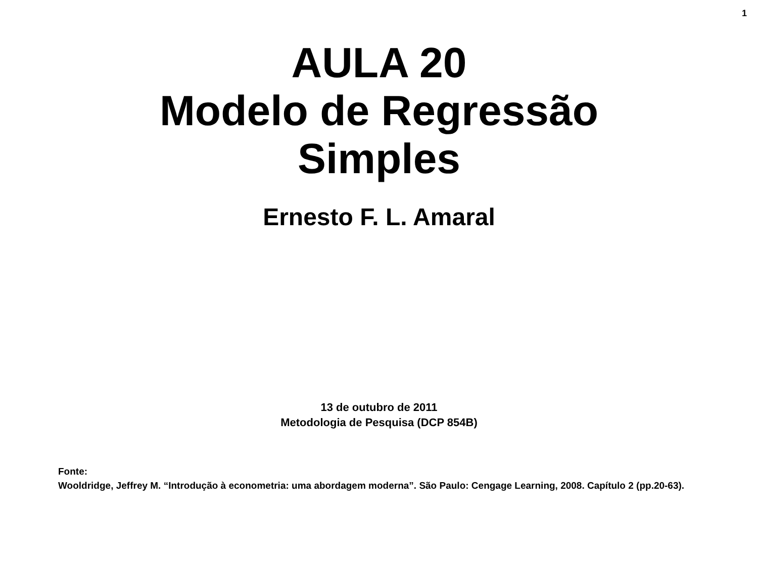1
AULA 20
Modelo de Regressão
Simples
Ernesto F. L. Amaral
13 de outubro de 2011
Metodologia de Pesquisa (DCP 854B)
Fonte:
Wooldridge, Jeffrey M. “Introdução à econometria: uma abordagem moderna”. São Paulo: Cengage Learning, 2008. Capítulo 2 (pp.20-63).